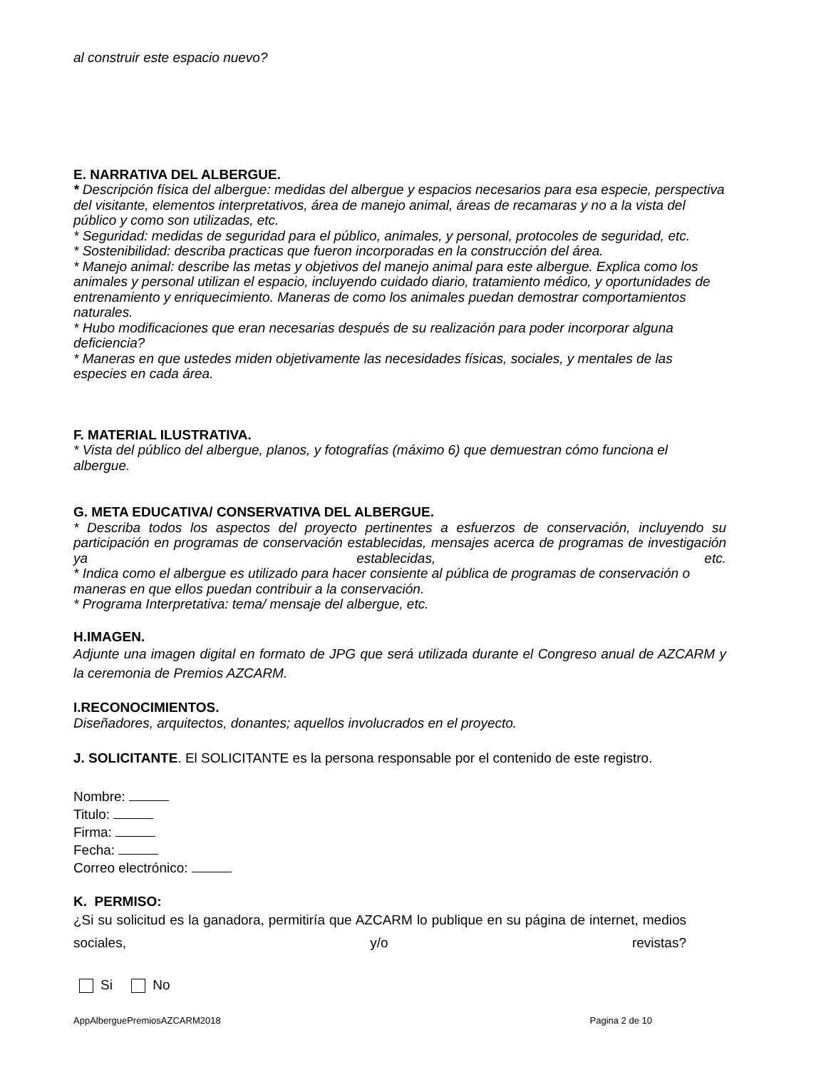al construir este espacio nuevo?
E. NARRATIVA DEL ALBERGUE.
* Descripción física del albergue: medidas del albergue y espacios necesarios para esa especie, perspectiva del visitante, elementos interpretativos, área de manejo animal, áreas de recamaras y no a la vista del público y como son utilizadas, etc.
* Seguridad: medidas de seguridad para el público, animales, y personal, protocoles de seguridad, etc.
* Sostenibilidad: describa practicas que fueron incorporadas en la construcción del área.
* Manejo animal: describe las metas y objetivos del manejo animal para este albergue. Explica como los animales y personal utilizan el espacio, incluyendo cuidado diario, tratamiento médico, y oportunidades de entrenamiento y enriquecimiento. Maneras de como los animales puedan demostrar comportamientos naturales.
* Hubo modificaciones que eran necesarias después de su realización para poder incorporar alguna deficiencia?
* Maneras en que ustedes miden objetivamente las necesidades físicas, sociales, y mentales de las especies en cada área.
F. MATERIAL ILUSTRATIVA.
* Vista del público del albergue, planos, y fotografías (máximo 6) que demuestran cómo funciona el albergue.
G. META EDUCATIVA/ CONSERVATIVA DEL ALBERGUE.
* Describa todos los aspectos del proyecto pertinentes a esfuerzos de conservación, incluyendo su participación en programas de conservación establecidas, mensajes acerca de programas de investigación ya establecidas, etc.
* Indica como el albergue es utilizado para hacer consiente al pública de programas de conservación o maneras en que ellos puedan contribuir a la conservación.
* Programa Interpretativa: tema/ mensaje del albergue, etc.
H.IMAGEN.
Adjunte una imagen digital en formato de JPG que será utilizada durante el Congreso anual de AZCARM y la ceremonia de Premios AZCARM.
I.RECONOCIMIENTOS.
Diseñadores, arquitectos, donantes; aquellos involucrados en el proyecto.
J. SOLICITANTE. El SOLICITANTE es la persona responsable por el contenido de este registro.
Nombre:
Titulo:
Firma:
Fecha:
Correo electrónico:
K. PERMISO:
¿Si su solicitud es la ganadora, permitiría que AZCARM lo publique en su página de internet, medios sociales, y/o revistas?
Si No
AppAlberguePremiosAZCARM2018 Pagina 2 de 10